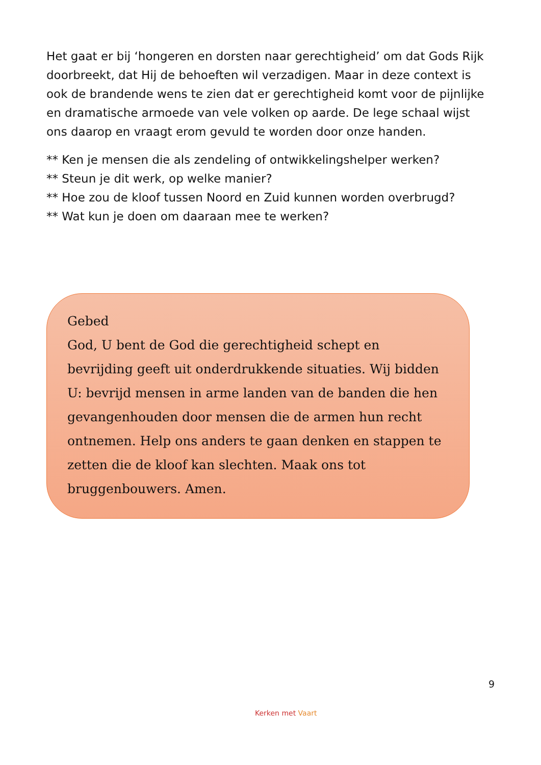Het gaat er bij ‘hongeren en dorsten naar gerechtigheid’ om dat Gods Rijk doorbreekt, dat Hij de behoeften wil verzadigen. Maar in deze context is ook de brandende wens te zien dat er gerechtigheid komt voor de pijnlijke en dramatische armoede van vele volken op aarde. De lege schaal wijst ons daarop en vraagt erom gevuld te worden door onze handen.
** Ken je mensen die als zendeling of ontwikkelingshelper werken?
** Steun je dit werk, op welke manier?
** Hoe zou de kloof tussen Noord en Zuid kunnen worden overbrugd?
** Wat kun je doen om daaraan mee te werken?
Gebed
God, U bent de God die gerechtigheid schept en bevrijding geeft uit onderdrukkende situaties. Wij bidden U: bevrijd mensen in arme landen van de banden die hen gevangenhouden door mensen die de armen hun recht ontnemen. Help ons anders te gaan denken en stappen te zetten die de kloof kan slechten. Maak ons tot bruggenbouwers. Amen.
9
Kerken met Vaart